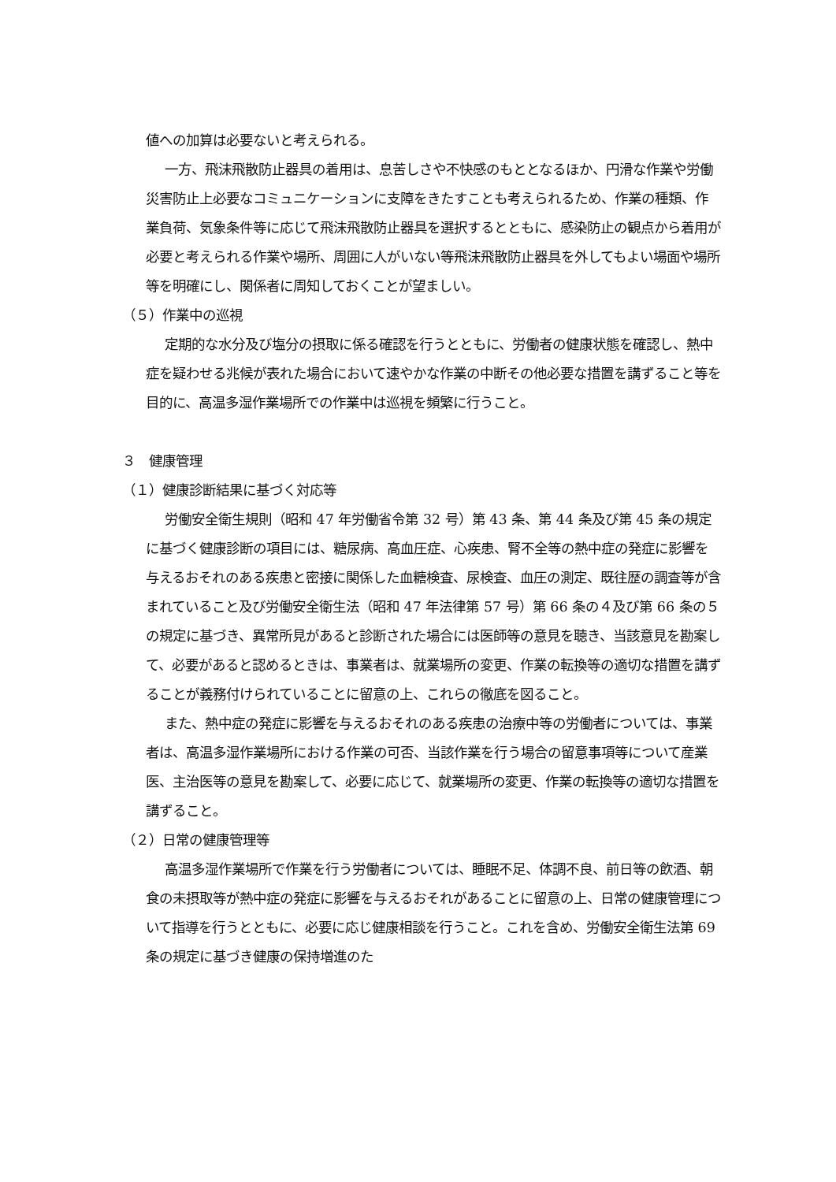値への加算は必要ないと考えられる。
一方、飛沫飛散防止器具の着用は、息苦しさや不快感のもととなるほか、円滑な作業や労働災害防止上必要なコミュニケーションに支障をきたすことも考えられるため、作業の種類、作業負荷、気象条件等に応じて飛沫飛散防止器具を選択するとともに、感染防止の観点から着用が必要と考えられる作業や場所、周囲に人がいない等飛沫飛散防止器具を外してもよい場面や場所等を明確にし、関係者に周知しておくことが望ましい。
（５）作業中の巡視
定期的な水分及び塩分の摂取に係る確認を行うとともに、労働者の健康状態を確認し、熱中症を疑わせる兆候が表れた場合において速やかな作業の中断その他必要な措置を講ずること等を目的に、高温多湿作業場所での作業中は巡視を頻繁に行うこと。
３　健康管理
（１）健康診断結果に基づく対応等
労働安全衛生規則（昭和 47 年労働省令第 32 号）第 43 条、第 44 条及び第 45 条の規定に基づく健康診断の項目には、糖尿病、高血圧症、心疾患、腎不全等の熱中症の発症に影響を与えるおそれのある疾患と密接に関係した血糖検査、尿検査、血圧の測定、既往歴の調査等が含まれていること及び労働安全衛生法（昭和 47 年法律第 57 号）第 66 条の４及び第 66 条の５の規定に基づき、異常所見があると診断された場合には医師等の意見を聴き、当該意見を勘案して、必要があると認めるときは、事業者は、就業場所の変更、作業の転換等の適切な措置を講ずることが義務付けられていることに留意の上、これらの徹底を図ること。
また、熱中症の発症に影響を与えるおそれのある疾患の治療中等の労働者については、事業者は、高温多湿作業場所における作業の可否、当該作業を行う場合の留意事項等について産業医、主治医等の意見を勘案して、必要に応じて、就業場所の変更、作業の転換等の適切な措置を講ずること。
（２）日常の健康管理等
高温多湿作業場所で作業を行う労働者については、睡眠不足、体調不良、前日等の飲酒、朝食の未摂取等が熱中症の発症に影響を与えるおそれがあることに留意の上、日常の健康管理について指導を行うとともに、必要に応じ健康相談を行うこと。これを含め、労働安全衛生法第 69 条の規定に基づき健康の保持増進のた